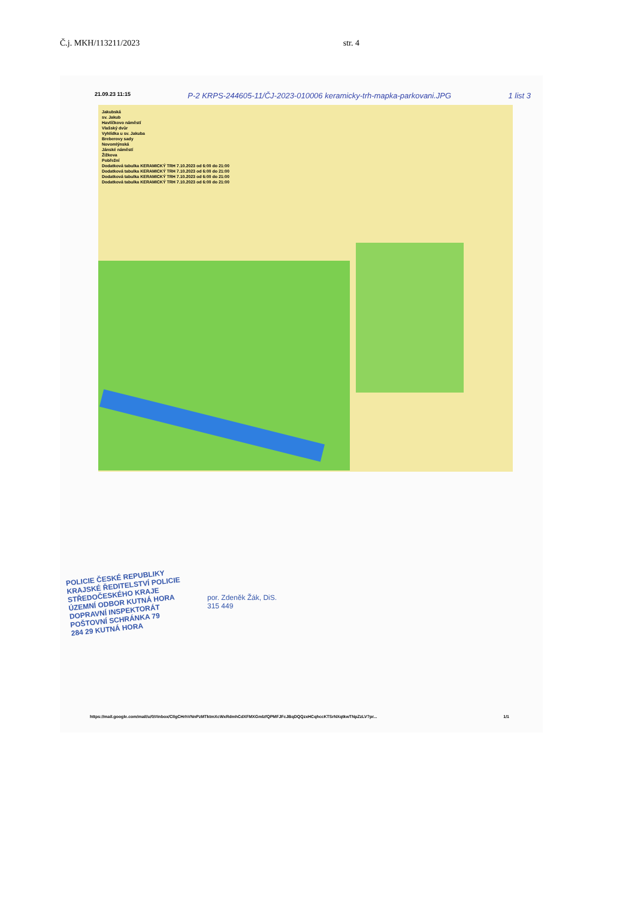Č.j. MKH/113211/2023 str. 4
21.09.23 11:15 P-2 KRPS-244605-11/ČJ-2023-010006 keramicky-trh-mapka-parkovani.JPG 1 list 3
Jakubská
sv. Jakub
Havlíčkovo náměstí
Vlašský dvůr
Vyhlídka u sv. Jakuba
Breberovy sady
Novomlýnská
Jánské náměstí
Žižkova
Pobřežní
Dodatková tabulka KERAMICKÝ TRH 7.10.2023 od 6:00 do 21:00
Dodatková tabulka KERAMICKÝ TRH 7.10.2023 od 6:00 do 21:00
Dodatková tabulka KERAMICKÝ TRH 7.10.2023 od 6:00 do 21:00
Dodatková tabulka KERAMICKÝ TRH 7.10.2023 od 6:00 do 21:00
POLICIE ČESKÉ REPUBLIKY
KRAJSKÉ ŘEDITELSTVÍ POLICIE
STŘEDOČESKÉHO KRAJE
ÚZEMNÍ ODBOR KUTNÁ HORA
DOPRAVNÍ INSPEKTORÁT
POŠTOVNÍ SCHRÁNKA 79
284 29 KUTNÁ HORA
por. Zdeněk Žák, DiS.
315 449
https://mail.google.com/mail/u/0/#inbox/CllgCHrhVNnPzMTktmXcWxRdmhCdXFMXGmlzfQPMFJFcJBqDQQzxHCqhccKTSrNXqtkwTNpZzLV?pr... 1/1